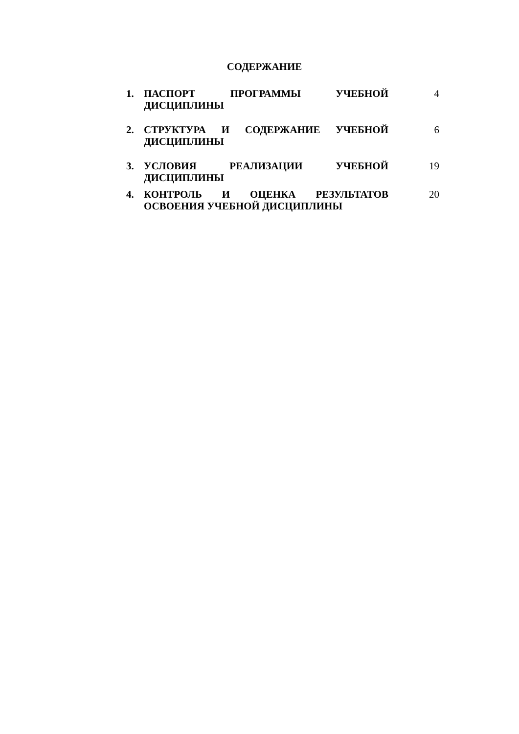СОДЕРЖАНИЕ
1. ПАСПОРТ ПРОГРАММЫ УЧЕБНОЙ ДИСЦИПЛИНЫ 4
2. СТРУКТУРА И СОДЕРЖАНИЕ УЧЕБНОЙ ДИСЦИПЛИНЫ
6
3. УСЛОВИЯ РЕАЛИЗАЦИИ УЧЕБНОЙ ДИСЦИПЛИНЫ 19
4. КОНТРОЛЬ И ОЦЕНКА РЕЗУЛЬТАТОВ ОСВОЕНИЯ УЧЕБНОЙ ДИСЦИПЛИНЫ
20